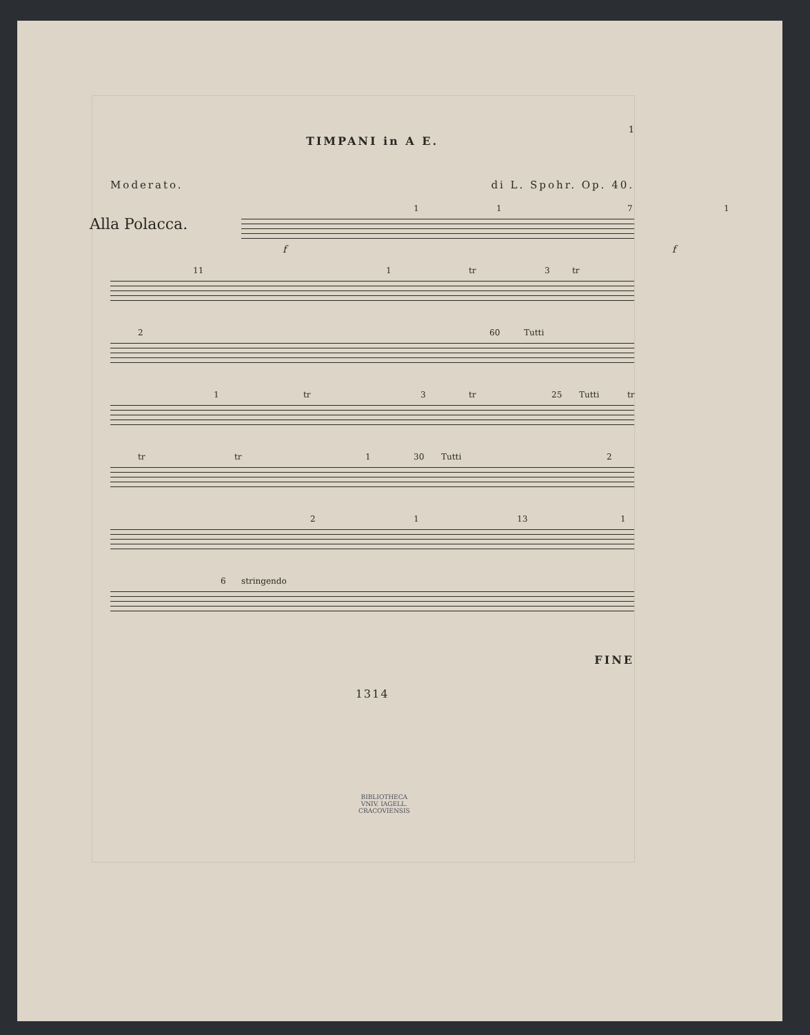1
TIMPANI in A E.
Moderato. di L. Spohr. Op. 40.
Alla Polacca.
1 1 7 1
f f
11 1 tr 3 tr
2 60 Tutti
1 tr 3 tr 25 Tutti tr
tr tr 1 30 Tutti 2
2 1 13 1
6 stringendo
FINE
1314
BIBLIOTHECA
VNIV. IAGELL.
CRACOVIENSIS